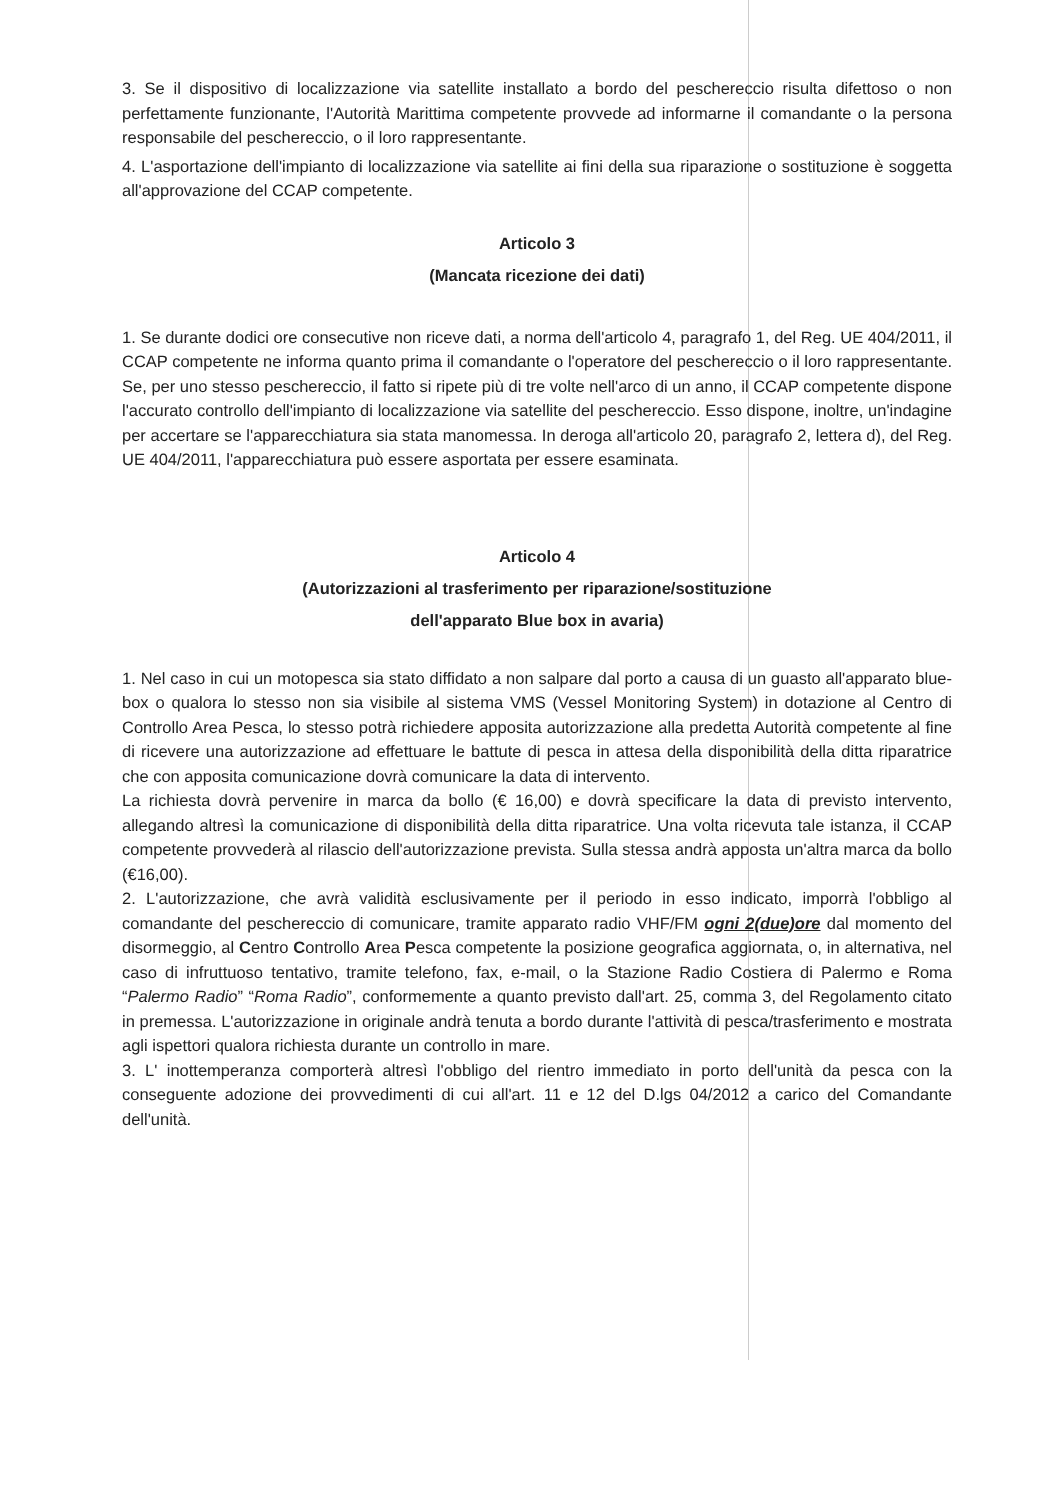3. Se il dispositivo di localizzazione via satellite installato a bordo del peschereccio risulta difettoso o non perfettamente funzionante, l'Autorità Marittima competente provvede ad informarne il comandante o la persona responsabile del peschereccio, o il loro rappresentante.
4. L'asportazione dell'impianto di localizzazione via satellite ai fini della sua riparazione o sostituzione è soggetta all'approvazione del CCAP competente.
Articolo 3
(Mancata ricezione dei dati)
1. Se durante dodici ore consecutive non riceve dati, a norma dell'articolo 4, paragrafo 1, del Reg. UE 404/2011, il CCAP competente ne informa quanto prima il comandante o l'operatore del peschereccio o il loro rappresentante. Se, per uno stesso peschereccio, il fatto si ripete più di tre volte nell'arco di un anno, il CCAP competente dispone l'accurato controllo dell'impianto di localizzazione via satellite del peschereccio. Esso dispone, inoltre, un'indagine per accertare se l'apparecchiatura sia stata manomessa. In deroga all'articolo 20, paragrafo 2, lettera d), del Reg. UE 404/2011, l'apparecchiatura può essere asportata per essere esaminata.
Articolo 4
(Autorizzazioni al trasferimento per riparazione/sostituzione
dell'apparato Blue box in avaria)
1. Nel caso in cui un motopesca sia stato diffidato a non salpare dal porto a causa di un guasto all'apparato blue-box o qualora lo stesso non sia visibile al sistema VMS (Vessel Monitoring System) in dotazione al Centro di Controllo Area Pesca, lo stesso potrà richiedere apposita autorizzazione alla predetta Autorità competente al fine di ricevere una autorizzazione ad effettuare le battute di pesca in attesa della disponibilità della ditta riparatrice che con apposita comunicazione dovrà comunicare la data di intervento.
La richiesta dovrà pervenire in marca da bollo (€ 16,00) e dovrà specificare la data di previsto intervento, allegando altresì la comunicazione di disponibilità della ditta riparatrice. Una volta ricevuta tale istanza, il CCAP competente provvederà al rilascio dell'autorizzazione prevista. Sulla stessa andrà apposta un'altra marca da bollo (€16,00).
2. L'autorizzazione, che avrà validità esclusivamente per il periodo in esso indicato, imporrà l'obbligo al comandante del peschereccio di comunicare, tramite apparato radio VHF/FM ogni 2(due)ore dal momento del disormeggio, al Centro Controllo Area Pesca competente la posizione geografica aggiornata, o, in alternativa, nel caso di infruttuoso tentativo, tramite telefono, fax, e-mail, o la Stazione Radio Costiera di Palermo e Roma “Palermo Radio” “Roma Radio”, conformemente a quanto previsto dall'art. 25, comma 3, del Regolamento citato in premessa. L'autorizzazione in originale andrà tenuta a bordo durante l'attività di pesca/trasferimento e mostrata agli ispettori qualora richiesta durante un controllo in mare.
3. L' inottemperanza comporterà altresì l'obbligo del rientro immediato in porto dell'unità da pesca con la conseguente adozione dei provvedimenti di cui all'art. 11 e 12 del D.lgs 04/2012 a carico del Comandante dell'unità.